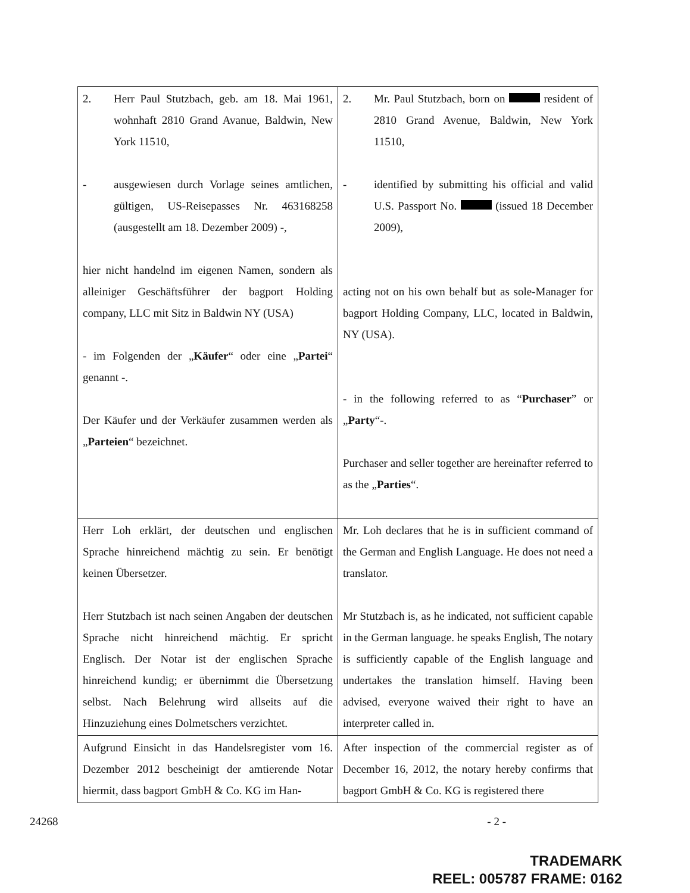| 2. Herr Paul Stutzbach, geb. am 18. Mai 1961, wohnhaft 2810 Grand Avanue, Baldwin, New York 11510, - ausgewiesen durch Vorlage seines amtlichen, gültigen, US-Reisepasses Nr. 463168258 (ausgestellt am 18. Dezember 2009) -, hier nicht handelnd im eigenen Namen, sondern als alleiniger Geschäftsführer der bagport Holding company, LLC mit Sitz in Baldwin NY (USA) - im Folgenden der „ Käufer “ oder eine „ Partei “ genannt -. Der Käufer und der Verkäufer zusammen werden als „ Parteien “ bezeichnet. | 2. Mr. Paul Stutzbach, born on resident of 2810 Grand Avenue, Baldwin, New York 11510, - identified by submitting his official and valid U.S. Passport No. (issued 18 December 2009), acting not on his own behalf but as sole-Manager for bagport Holding Company, LLC, located in Baldwin, NY (USA). - in the following referred to as “ Purchaser ” or „ Party “-. Purchaser and seller together are hereinafter referred to as the „ Parties “. |
| Herr Loh erklärt, der deutschen und englischen Sprache hinreichend mächtig zu sein. Er benötigt keinen Übersetzer. Herr Stutzbach ist nach seinen Angaben der deutschen Sprache nicht hinreichend mächtig. Er spricht Englisch. Der Notar ist der englischen Sprache hinreichend kundig; er übernimmt die Übersetzung selbst. Nach Belehrung wird allseits auf die Hinzuziehung eines Dolmetschers verzichtet. | Mr. Loh declares that he is in sufficient command of the German and English Language. He does not need a translator. Mr Stutzbach is, as he indicated, not sufficient capable in the German language. he speaks English, The notary is sufficiently capable of the English language and undertakes the translation himself. Having been advised, everyone waived their right to have an interpreter called in. |
| Aufgrund Einsicht in das Handelsregister vom 16. Dezember 2012 bescheinigt der amtierende Notar hiermit, dass bagport GmbH & Co. KG im Han- | After inspection of the commercial register as of December 16, 2012, the notary hereby confirms that bagport GmbH & Co. KG is registered there |
24268 - 2 -
TRADEMARK
REEL: 005787 FRAME: 0162